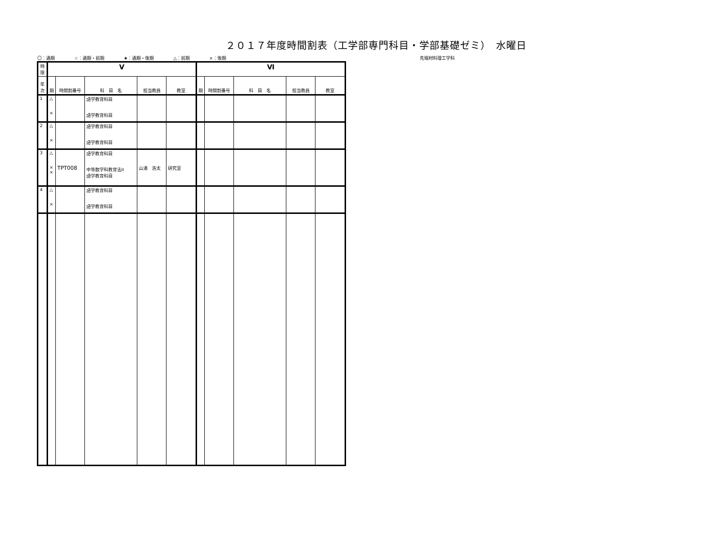２０１７年度時間割表（工学部専門科目・学部基礎ゼミ）　水曜日
〇：通期 ☆：通期・前期 ★：通期・後期 △：前期 ×：後期 先端材料理工学科
| 時限 | Ⅴ | | | | | Ⅵ | | | | |
| --- | --- | --- | --- | --- | --- | --- | --- | --- | --- | --- |
| 年次 | 期 | 時間割番号 | 科 目 名 | 担当教員 | 教室 | 期 | 時間割番号 | 科 目 名 | 担当教員 | 教室 |
| 1 | △ × | | 語学教育科目 語学教育科目 | | | | | | | |
| 2 | △ × | | 語学教育科目 語学教育科目 | | | | | | | |
| 3 | △ × × | TPT008 | 語学教育科目 中等数学科教育法II 語学教育科目 | 山浦 浩太 | 研究室 | | | | | |
| 4 | △ × | | 語学教育科目 語学教育科目 | | | | | | | |